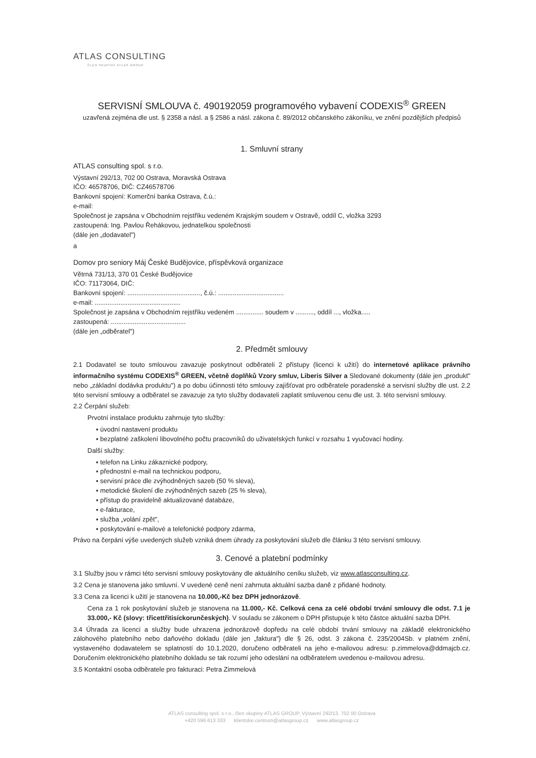ATLAS CONSULTING
ČLEN SKUPINY ATLAS GROUP
SERVISNÍ SMLOUVA č. 490192059 programového vybavení CODEXIS<sup>®</sup> GREEN
uzavřená zejména dle ust. § 2358 a násl. a § 2586 a násl. zákona č. 89/2012 občanského zákoníku, ve znění pozdějších předpisů
1. Smluvní strany
ATLAS consulting spol. s r.o.
Výstavní 292/13, 702 00 Ostrava, Moravská Ostrava
IČO: 46578706, DIČ: CZ46578706
Bankovní spojení: Komerční banka Ostrava, č.ú.:
e-mail:
Společnost je zapsána v Obchodním rejstříku vedeném Krajským soudem v Ostravě, oddíl C, vložka 3293
zastoupená: Ing. Pavlou Řehákovou, jednatelkou společnosti
(dále jen „dodavatel")
a
Domov pro seniory Máj České Budějovice, příspěvková organizace
Větrná 731/13, 370 01 České Budějovice
IČO: 71173064, DIČ:
Bankovní spojení: ........................................, č.ú.: ....................................
e-mail: ...............................................
Společnost je zapsána v Obchodním rejstříku vedeném ............... soudem v .........., oddíl ..., vložka.....
zastoupená: .........................................
(dále jen „odběratel")
2. Předmět smlouvy
2.1 Dodavatel se touto smlouvou zavazuje poskytnout odběrateli 2 přístupy (licenci k užití) do internetové aplikace právního informačního systému CODEXIS<sup>®</sup> GREEN, včetně doplňků Vzory smluv, Liberis Silver a Sledované dokumenty (dále jen „produkt" nebo „základní dodávka produktu") a po dobu účinnosti této smlouvy zajišťovat pro odběratele poradenské a servisní služby dle ust. 2.2 této servisní smlouvy a odběratel se zavazuje za tyto služby dodavateli zaplatit smluvenou cenu dle ust. 3. této servisní smlouvy.
2.2 Čerpání služeb:
Prvotní instalace produktu zahrnuje tyto služby:
▪ úvodní nastavení produktu
▪ bezplatné zaškolení libovolného počtu pracovníků do uživatelských funkcí v rozsahu 1 vyučovací hodiny.
Další služby:
▪ telefon na Linku zákaznické podpory,
▪ přednostní e-mail na technickou podporu,
▪ servisní práce dle zvýhodněných sazeb (50 % sleva),
▪ metodické školení dle zvýhodněných sazeb (25 % sleva),
▪ přístup do pravidelně aktualizované databáze,
▪ e-fakturace,
▪ služba „volání zpět",
▪ poskytování e-mailové a telefonické podpory zdarma,
Právo na čerpání výše uvedených služeb vzniká dnem úhrady za poskytování služeb dle článku 3 této servisní smlouvy.
3. Cenové a platební podmínky
3.1 Služby jsou v rámci této servisní smlouvy poskytovány dle aktuálního ceníku služeb, viz www.atlasconsulting.cz.
3.2 Cena je stanovena jako smluvní. V uvedené ceně není zahrnuta aktuální sazba daně z přidané hodnoty.
3.3 Cena za licenci k užití je stanovena na 10.000,-Kč bez DPH jednorázově.
Cena za 1 rok poskytování služeb je stanovena na 11.000,- Kč. Celková cena za celé období trvání smlouvy dle odst. 7.1 je 33.000,- Kč (slovy: třicettřitisíckorunčeských). V souladu se zákonem o DPH přistupuje k této částce aktuální sazba DPH.
3.4 Úhrada za licenci a služby bude uhrazena jednorázově dopředu na celé období trvání smlouvy na základě elektronického zálohového platebního nebo daňového dokladu (dále jen „faktura") dle § 26, odst. 3 zákona č. 235/2004Sb. v platném znění, vystaveného dodavatelem se splatností do 10.1.2020, doručeno odběrateli na jeho e-mailovou adresu: p.zimmelova@ddmajcb.cz. Doručením elektronického platebního dokladu se tak rozumí jeho odeslání na odběratelem uvedenou e-mailovou adresu.
3.5 Kontaktní osoba odběratele pro fakturaci: Petra Zimmelová
ATLAS consulting spol. s r.o., člen skupiny ATLAS GROUP, Výstavní 292/13, 702 00 Ostrava
+420 596 613 333 klientske.centrum@atlasgroup.cz www.atlasgroup.cz